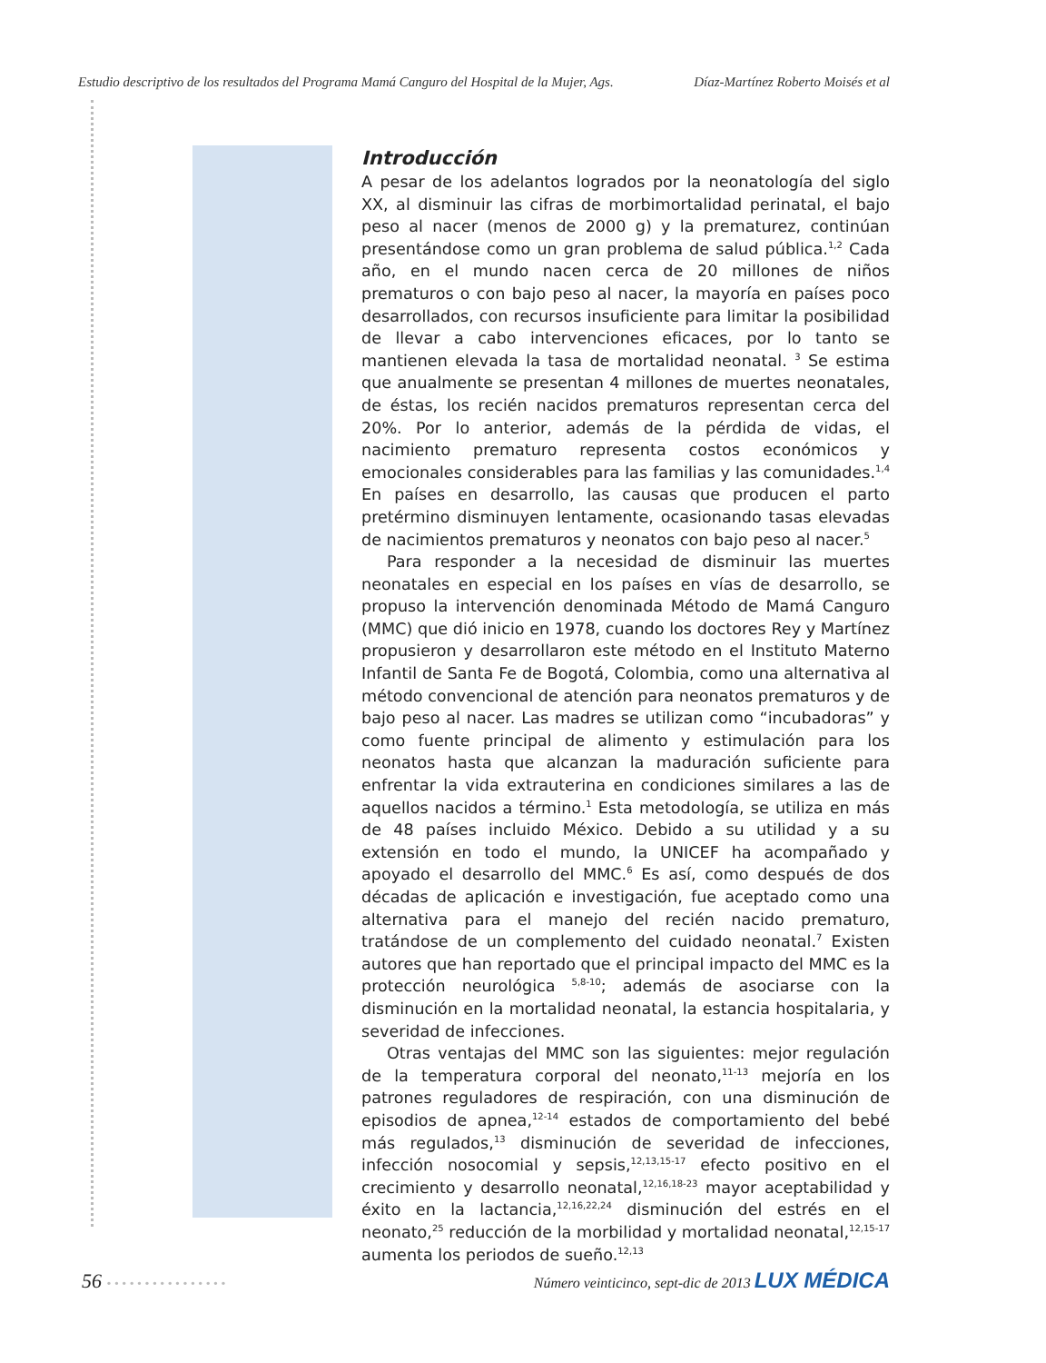Estudio descriptivo de los resultados del Programa Mamá Canguro del Hospital de la Mujer, Ags. Díaz-Martínez Roberto Moisés et al
Introducción
A pesar de los adelantos logrados por la neonatología del siglo XX, al disminuir las cifras de morbimortalidad perinatal, el bajo peso al nacer (menos de 2000 g) y la prematurez, continúan presentándose como un gran problema de salud pública.<sup>1,2</sup> Cada año, en el mundo nacen cerca de 20 millones de niños prematuros o con bajo peso al nacer, la mayoría en países poco desarrollados, con recursos insuficiente para limitar la posibilidad de llevar a cabo intervenciones eficaces, por lo tanto se mantienen elevada la tasa de mortalidad neonatal. <sup>3</sup> Se estima que anualmente se presentan 4 millones de muertes neonatales, de éstas, los recién nacidos prematuros representan cerca del 20%. Por lo anterior, además de la pérdida de vidas, el nacimiento prematuro representa costos económicos y emocionales considerables para las familias y las comunidades.<sup>1,4</sup> En países en desarrollo, las causas que producen el parto pretérmino disminuyen lentamente, ocasionando tasas elevadas de nacimientos prematuros y neonatos con bajo peso al nacer.<sup>5</sup>
Para responder a la necesidad de disminuir las muertes neonatales en especial en los países en vías de desarrollo, se propuso la intervención denominada Método de Mamá Canguro (MMC) que dió inicio en 1978, cuando los doctores Rey y Martínez propusieron y desarrollaron este método en el Instituto Materno Infantil de Santa Fe de Bogotá, Colombia, como una alternativa al método convencional de atención para neonatos prematuros y de bajo peso al nacer. Las madres se utilizan como “incubadoras” y como fuente principal de alimento y estimulación para los neonatos hasta que alcanzan la maduración suficiente para enfrentar la vida extrauterina en condiciones similares a las de aquellos nacidos a término.<sup>1</sup> Esta metodología, se utiliza en más de 48 países incluido México. Debido a su utilidad y a su extensión en todo el mundo, la UNICEF ha acompañado y apoyado el desarrollo del MMC.<sup>6</sup> Es así, como después de dos décadas de aplicación e investigación, fue aceptado como una alternativa para el manejo del recién nacido prematuro, tratándose de un complemento del cuidado neonatal.<sup>7</sup> Existen autores que han reportado que el principal impacto del MMC es la protección neurológica <sup>5,8-10</sup>; además de asociarse con la disminución en la mortalidad neonatal, la estancia hospitalaria, y severidad de infecciones.
Otras ventajas del MMC son las siguientes: mejor regulación de la temperatura corporal del neonato,<sup>11-13</sup> mejoría en los patrones reguladores de respiración, con una disminución de episodios de apnea,<sup>12-14</sup> estados de comportamiento del bebé más regulados,<sup>13</sup> disminución de severidad de infecciones, infección nosocomial y sepsis,<sup>12,13,15-17</sup> efecto positivo en el crecimiento y desarrollo neonatal,<sup>12,16,18-23</sup> mayor aceptabilidad y éxito en la lactancia,<sup>12,16,22,24</sup> disminución del estrés en el neonato,<sup>25</sup> reducción de la morbilidad y mortalidad neonatal,<sup>12,15-17</sup> aumenta los periodos de sueño.<sup>12,13</sup>
56 • • • • • • • • • • • • • • • • Número veinticinco, sept-dic de 2013 LUX MÉDICA